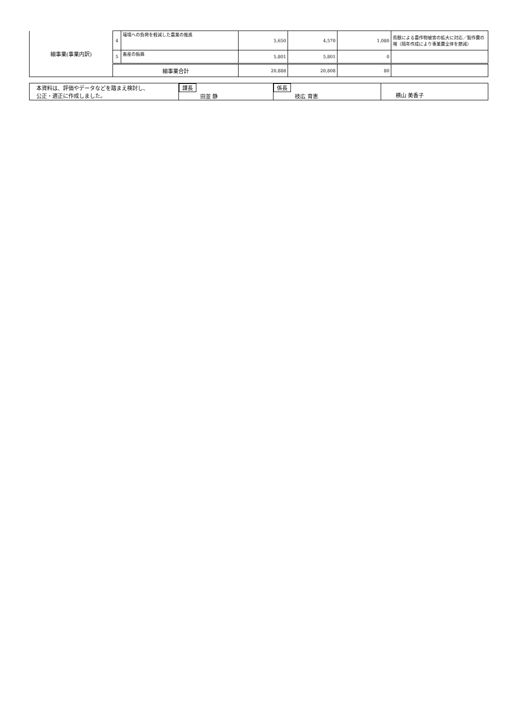| 細事業(事業内訳) | 4 | 環境への負荷を軽減した農業の推進 | 5,650 | 4,570 | 1,080 | 鳥獣による農作物被害の拡大に対応／製作費の増（隔年作成により事業費全体を節減） |
| | 5 | 畜産の振興 | 5,801 | 5,801 | 0 | |
| | 細事業合計 | | 20,888 | 20,808 | 80 | |
| 本資料は、評価やデータなどを踏まえ検討し、 公正・適正に作成しました。 | 課長 田並 静 | 係長 枝広 育恵 | 横山 美香子 |